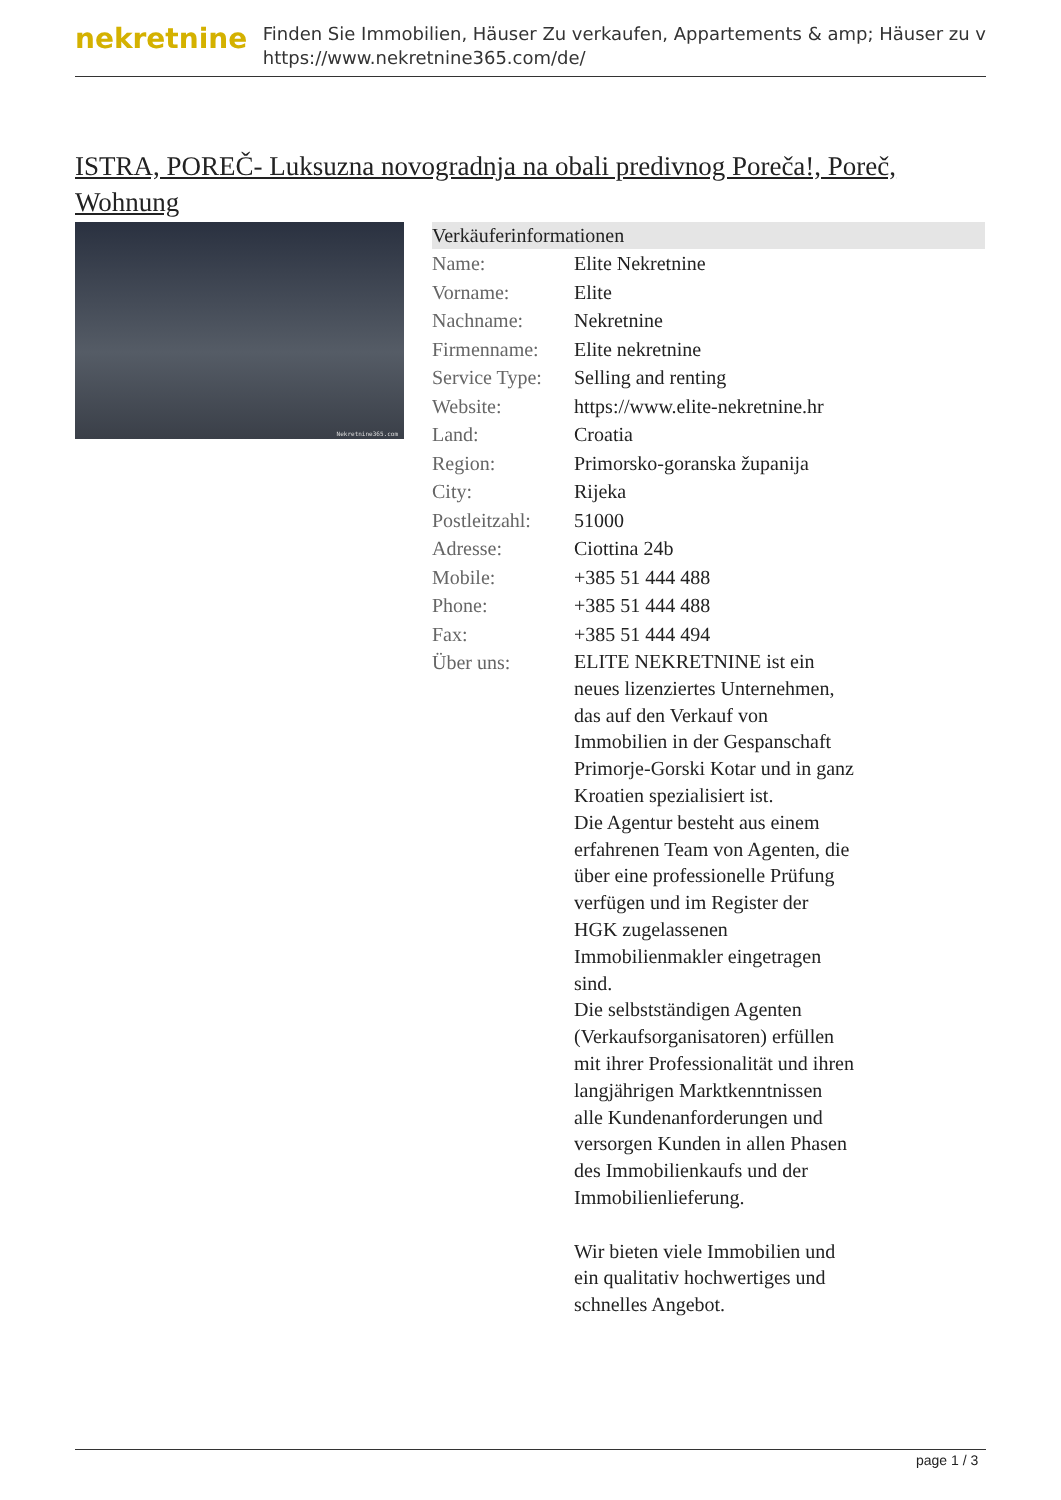nekretnine
Finden Sie Immobilien, Häuser Zu verkaufen, Appartements & amp; Häuser zu v
https://www.nekretnine365.com/de/
ISTRA, POREČ- Luksuzna novogradnja na obali predivnog Poreča!, Poreč, Wohnung
Nekretnine365.com
| Verkäuferinformationen | |
| --- | --- |
| Name: | Elite Nekretnine |
| Vorname: | Elite |
| Nachname: | Nekretnine |
| Firmenname: | Elite nekretnine |
| Service Type: | Selling and renting |
| Website: | https://www.elite-nekretnine.hr |
| Land: | Croatia |
| Region: | Primorsko-goranska županija |
| City: | Rijeka |
| Postleitzahl: | 51000 |
| Adresse: | Ciottina 24b |
| Mobile: | +385 51 444 488 |
| Phone: | +385 51 444 488 |
| Fax: | +385 51 444 494 |
| Über uns: | ELITE NEKRETNINE ist ein neues lizenziertes Unternehmen, das auf den Verkauf von Immobilien in der Gespanschaft Primorje-Gorski Kotar und in ganz Kroatien spezialisiert ist. Die Agentur besteht aus einem erfahrenen Team von Agenten, die über eine professionelle Prüfung verfügen und im Register der HGK zugelassenen Immobilienmakler eingetragen sind. Die selbstständigen Agenten (Verkaufsorganisatoren) erfüllen mit ihrer Professionalität und ihren langjährigen Marktkenntnissen alle Kundenanforderungen und versorgen Kunden in allen Phasen des Immobilienkaufs und der Immobilienlieferung. Wir bieten viele Immobilien und ein qualitativ hochwertiges und schnelles Angebot. |
page 1 / 3